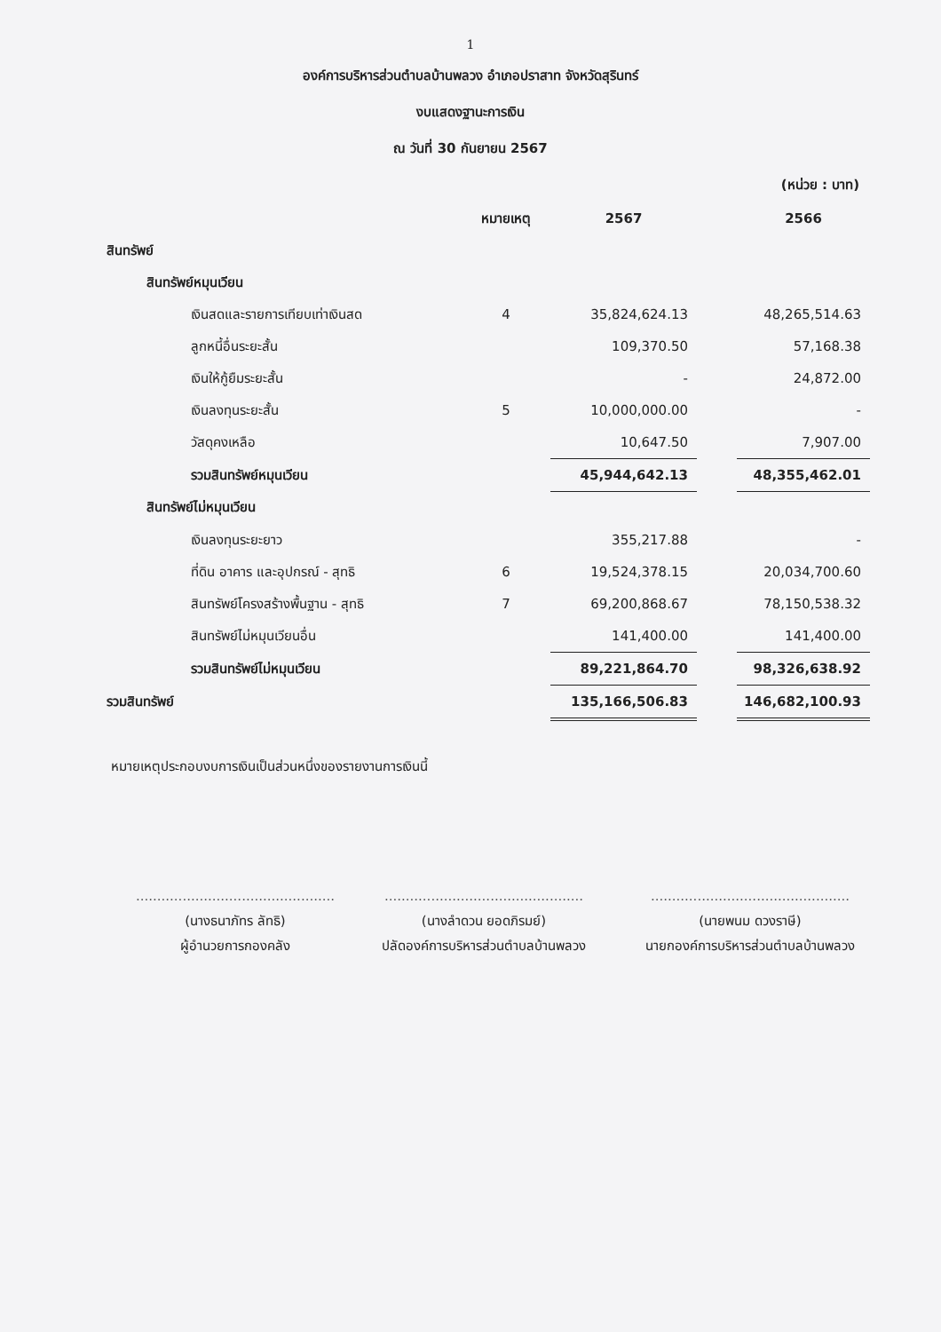1
องค์การบริหารส่วนตำบลบ้านพลวง อำเภอปราสาท จังหวัดสุรินทร์
งบแสดงฐานะการเงิน
ณ วันที่ 30 กันยายน 2567
(หน่วย : บาท)
| | หมายเหตุ | 2567 | | 2566 |
| --- | --- | --- | --- | --- |
| สินทรัพย์ | | | | |
| สินทรัพย์หมุนเวียน | | | | |
| เงินสดและรายการเทียบเท่าเงินสด | 4 | 35,824,624.13 | | 48,265,514.63 |
| ลูกหนี้อื่นระยะสั้น | | 109,370.50 | | 57,168.38 |
| เงินให้กู้ยืมระยะสั้น | | - | | 24,872.00 |
| เงินลงทุนระยะสั้น | 5 | 10,000,000.00 | | - |
| วัสดุคงเหลือ | | 10,647.50 | | 7,907.00 |
| รวมสินทรัพย์หมุนเวียน | | 45,944,642.13 | | 48,355,462.01 |
| สินทรัพย์ไม่หมุนเวียน | | | | |
| เงินลงทุนระยะยาว | | 355,217.88 | | - |
| ที่ดิน อาคาร และอุปกรณ์ - สุทธิ | 6 | 19,524,378.15 | | 20,034,700.60 |
| สินทรัพย์โครงสร้างพื้นฐาน - สุทธิ | 7 | 69,200,868.67 | | 78,150,538.32 |
| สินทรัพย์ไม่หมุนเวียนอื่น | | 141,400.00 | | 141,400.00 |
| รวมสินทรัพย์ไม่หมุนเวียน | | 89,221,864.70 | | 98,326,638.92 |
| รวมสินทรัพย์ | | 135,166,506.83 | | 146,682,100.93 |
หมายเหตุประกอบงบการเงินเป็นส่วนหนึ่งของรายงานการเงินนี้
...............................................
(นางธนาภัทร ลัทธิ)
ผู้อำนวยการกองคลัง
...............................................
(นางลำดวน ยอดภิรมย์)
ปลัดองค์การบริหารส่วนตำบลบ้านพลวง
...............................................
(นายพนม ดวงราษี)
นายกองค์การบริหารส่วนตำบลบ้านพลวง